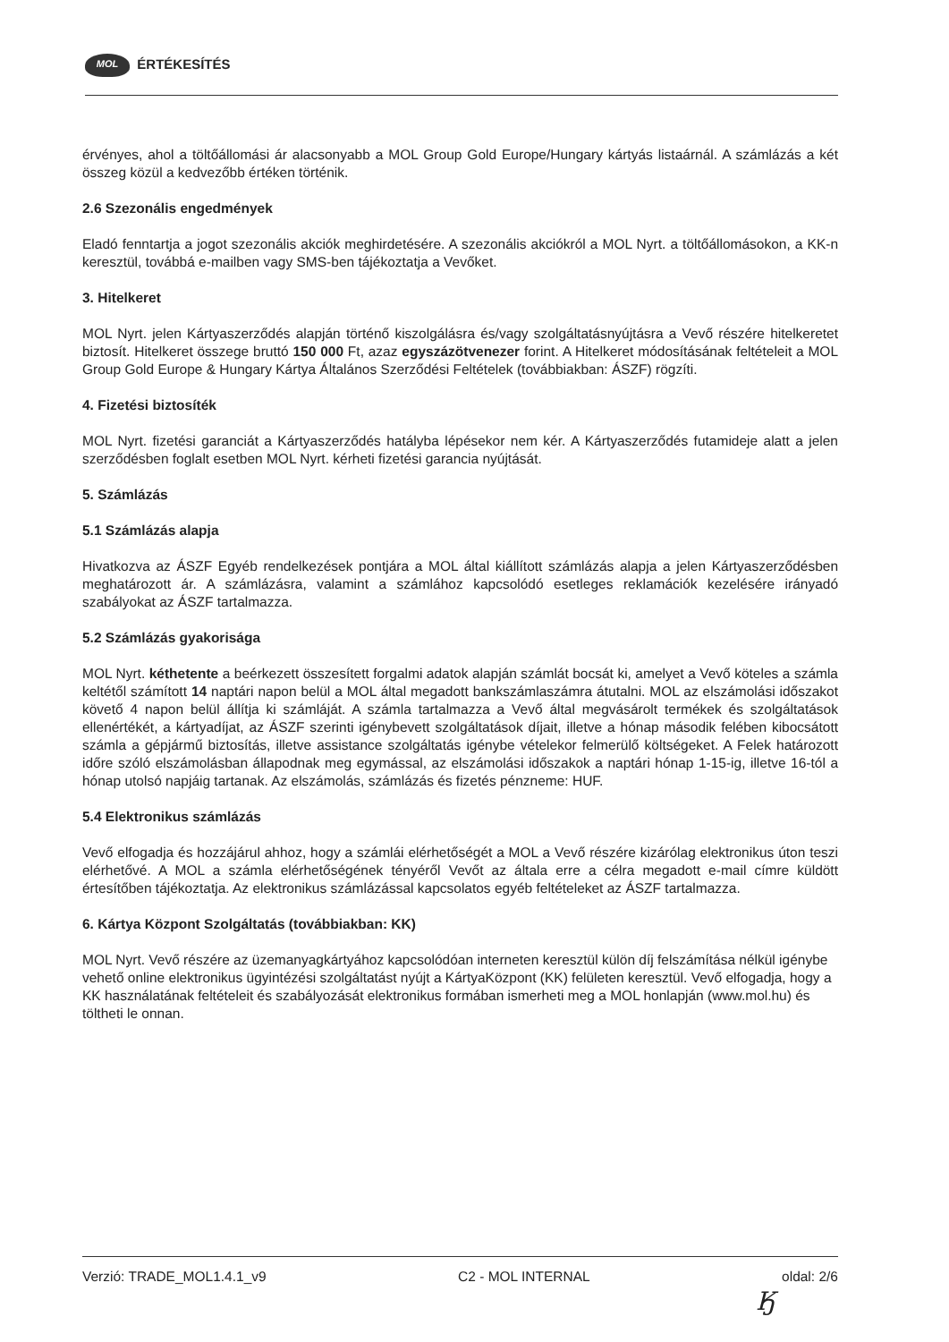MOL ÉRTÉKESÍTÉS
érvényes, ahol a töltőállomási ár alacsonyabb a MOL Group Gold Europe/Hungary kártyás listaárnál. A számlázás a két összeg közül a kedvezőbb értéken történik.
2.6 Szezonális engedmények
Eladó fenntartja a jogot szezonális akciók meghirdetésére. A szezonális akciókról a MOL Nyrt. a töltőállomásokon, a KK-n keresztül, továbbá e-mailben vagy SMS-ben tájékoztatja a Vevőket.
3. Hitelkeret
MOL Nyrt. jelen Kártyaszerződés alapján történő kiszolgálásra és/vagy szolgáltatásnyújtásra a Vevő részére hitelkeretet biztosít. Hitelkeret összege bruttó 150 000 Ft, azaz egyszázötvenezer forint. A Hitelkeret módosításának feltételeit a MOL Group Gold Europe & Hungary Kártya Általános Szerződési Feltételek (továbbiakban: ÁSZF) rögzíti.
4. Fizetési biztosíték
MOL Nyrt. fizetési garanciát a Kártyaszerződés hatályba lépésekor nem kér. A Kártyaszerződés futamideje alatt a jelen szerződésben foglalt esetben MOL Nyrt. kérheti fizetési garancia nyújtását.
5. Számlázás
5.1 Számlázás alapja
Hivatkozva az ÁSZF Egyéb rendelkezések pontjára a MOL által kiállított számlázás alapja a jelen Kártyaszerződésben meghatározott ár. A számlázásra, valamint a számlához kapcsolódó esetleges reklamációk kezelésére irányadó szabályokat az ÁSZF tartalmazza.
5.2 Számlázás gyakorisága
MOL Nyrt. kéthetente a beérkezett összesített forgalmi adatok alapján számlát bocsát ki, amelyet a Vevő köteles a számla keltétől számított 14 naptári napon belül a MOL által megadott bankszámlaszámra átutalni. MOL az elszámolási időszakot követő 4 napon belül állítja ki számláját. A számla tartalmazza a Vevő által megvásárolt termékek és szolgáltatások ellenértékét, a kártyadíjat, az ÁSZF szerinti igénybevett szolgáltatások díjait, illetve a hónap második felében kibocsátott számla a gépjármű biztosítás, illetve assistance szolgáltatás igénybe vételekor felmerülő költségeket. A Felek határozott időre szóló elszámolásban állapodnak meg egymással, az elszámolási időszakok a naptári hónap 1-15-ig, illetve 16-tól a hónap utolsó napjáig tartanak. Az elszámolás, számlázás és fizetés pénzneme: HUF.
5.4 Elektronikus számlázás
Vevő elfogadja és hozzájárul ahhoz, hogy a számlái elérhetőségét a MOL a Vevő részére kizárólag elektronikus úton teszi elérhetővé. A MOL a számla elérhetőségének tényéről Vevőt az általa erre a célra megadott e-mail címre küldött értesítőben tájékoztatja. Az elektronikus számlázással kapcsolatos egyéb feltételeket az ÁSZF tartalmazza.
6. Kártya Központ Szolgáltatás (továbbiakban: KK)
MOL Nyrt. Vevő részére az üzemanyagkártyához kapcsolódóan interneten keresztül külön díj felszámítása nélkül igénybe vehető online elektronikus ügyintézési szolgáltatást nyújt a KártyaKözpont (KK) felületen keresztül. Vevő elfogadja, hogy a KK használatának feltételeit és szabályozását elektronikus formában ismerheti meg a MOL honlapján (www.mol.hu) és töltheti le onnan.
Verzió: TRADE_MOL1.4.1_v9 C2 - MOL INTERNAL oldal: 2/6
Ӄ